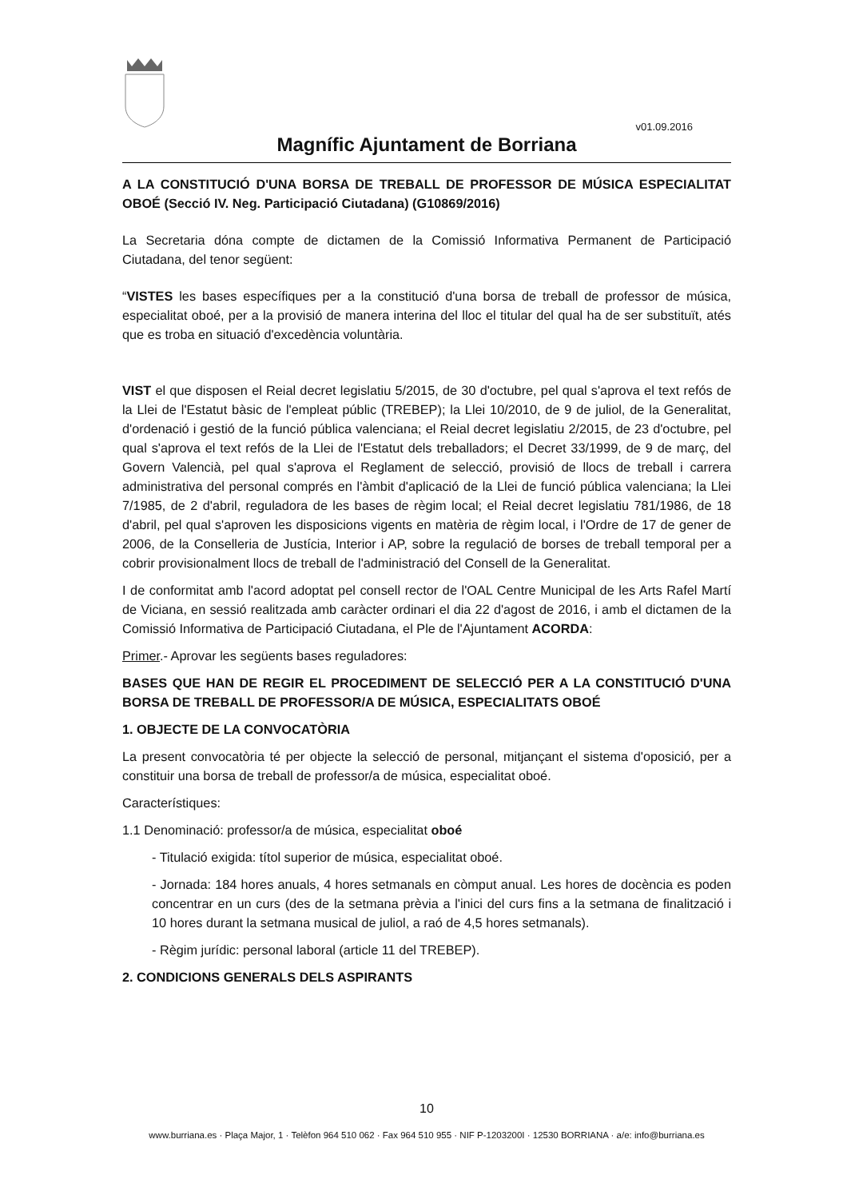v01.09.2016
Magnífic Ajuntament de Borriana
A LA CONSTITUCIÓ D'UNA BORSA DE TREBALL DE PROFESSOR DE MÚSICA ESPECIALITAT OBOÉ (Secció IV. Neg. Participació Ciutadana) (G10869/2016)
La Secretaria dóna compte de dictamen de la Comissió Informativa Permanent de Participació Ciutadana, del tenor següent:
“VISTES les bases específiques per a la constitució d'una borsa de treball de professor de música, especialitat oboé, per a la provisió de manera interina del lloc el titular del qual ha de ser substituït, atés que es troba en situació d'excedència voluntària.
VIST el que disposen el Reial decret legislatiu 5/2015, de 30 d'octubre, pel qual s'aprova el text refós de la Llei de l'Estatut bàsic de l'empleat públic (TREBEP); la Llei 10/2010, de 9 de juliol, de la Generalitat, d'ordenació i gestió de la funció pública valenciana; el Reial decret legislatiu 2/2015, de 23 d'octubre, pel qual s'aprova el text refós de la Llei de l'Estatut dels treballadors; el Decret 33/1999, de 9 de març, del Govern Valencià, pel qual s'aprova el Reglament de selecció, provisió de llocs de treball i carrera administrativa del personal comprés en l'àmbit d'aplicació de la Llei de funció pública valenciana; la Llei 7/1985, de 2 d'abril, reguladora de les bases de règim local; el Reial decret legislatiu 781/1986, de 18 d'abril, pel qual s'aproven les disposicions vigents en matèria de règim local, i l'Ordre de 17 de gener de 2006, de la Conselleria de Justícia, Interior i AP, sobre la regulació de borses de treball temporal per a cobrir provisionalment llocs de treball de l'administració del Consell de la Generalitat.
I de conformitat amb l'acord adoptat pel consell rector de l'OAL Centre Municipal de les Arts Rafel Martí de Viciana, en sessió realitzada amb caràcter ordinari el dia 22 d'agost de 2016, i amb el dictamen de la Comissió Informativa de Participació Ciutadana, el Ple de l'Ajuntament ACORDA:
Primer.- Aprovar les següents bases reguladores:
BASES QUE HAN DE REGIR EL PROCEDIMENT DE SELECCIÓ PER A LA CONSTITUCIÓ D'UNA BORSA DE TREBALL DE PROFESSOR/A DE MÚSICA, ESPECIALITATS OBOÉ
1. OBJECTE DE LA CONVOCATÒRIA
La present convocatòria té per objecte la selecció de personal, mitjançant el sistema d'oposició, per a constituir una borsa de treball de professor/a de música, especialitat oboé.
Característiques:
1.1 Denominació: professor/a de música, especialitat oboé
- Titulació exigida: títol superior de música, especialitat oboé.
- Jornada: 184 hores anuals, 4 hores setmanals en còmput anual. Les hores de docència es poden concentrar en un curs (des de la setmana prèvia a l'inici del curs fins a la setmana de finalització i 10 hores durant la setmana musical de juliol, a raó de 4,5 hores setmanals).
- Règim jurídic: personal laboral (article 11 del TREBEP).
2. CONDICIONS GENERALS DELS ASPIRANTS
10
www.burriana.es · Plaça Major, 1 · Telèfon 964 510 062 · Fax 964 510 955 · NIF P-1203200I · 12530 BORRIANA · a/e: info@burriana.es